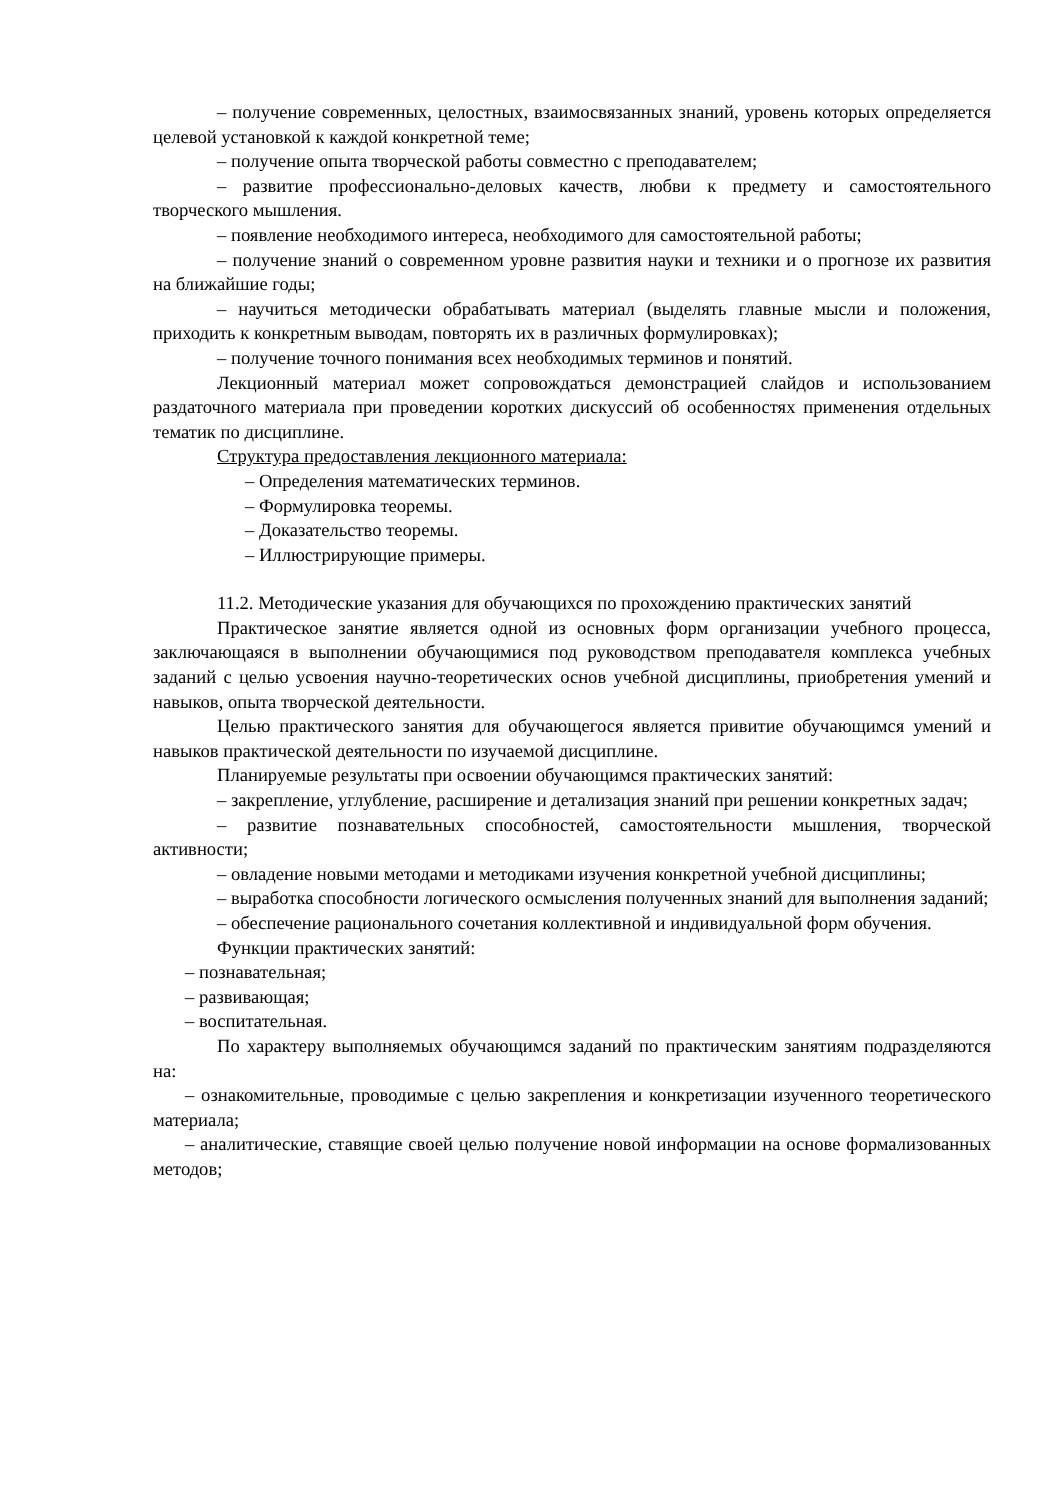– получение современных, целостных, взаимосвязанных знаний, уровень которых определяется целевой установкой к каждой конкретной теме;
– получение опыта творческой работы совместно с преподавателем;
– развитие профессионально-деловых качеств, любви к предмету и самостоятельного творческого мышления.
– появление необходимого интереса, необходимого для самостоятельной работы;
– получение знаний о современном уровне развития науки и техники и о прогнозе их развития на ближайшие годы;
– научиться методически обрабатывать материал (выделять главные мысли и положения, приходить к конкретным выводам, повторять их в различных формулировках);
– получение точного понимания всех необходимых терминов и понятий.
Лекционный материал может сопровождаться демонстрацией слайдов и использованием раздаточного материала при проведении коротких дискуссий об особенностях применения отдельных тематик по дисциплине.
Структура предоставления лекционного материала:
– Определения математических терминов.
– Формулировка теоремы.
– Доказательство теоремы.
– Иллюстрирующие примеры.
11.2. Методические указания для обучающихся по прохождению практических занятий
Практическое занятие является одной из основных форм организации учебного процесса, заключающаяся в выполнении обучающимися под руководством преподавателя комплекса учебных заданий с целью усвоения научно-теоретических основ учебной дисциплины, приобретения умений и навыков, опыта творческой деятельности.
Целью практического занятия для обучающегося является привитие обучающимся умений и навыков практической деятельности по изучаемой дисциплине.
Планируемые результаты при освоении обучающимся практических занятий:
– закрепление, углубление, расширение и детализация знаний при решении конкретных задач;
– развитие познавательных способностей, самостоятельности мышления, творческой активности;
– овладение новыми методами и методиками изучения конкретной учебной дисциплины;
– выработка способности логического осмысления полученных знаний для выполнения заданий;
– обеспечение рационального сочетания коллективной и индивидуальной форм обучения.
Функции практических занятий:
– познавательная;
– развивающая;
– воспитательная.
По характеру выполняемых обучающимся заданий по практическим занятиям подразделяются на:
– ознакомительные, проводимые с целью закрепления и конкретизации изученного теоретического материала;
– аналитические, ставящие своей целью получение новой информации на основе формализованных методов;